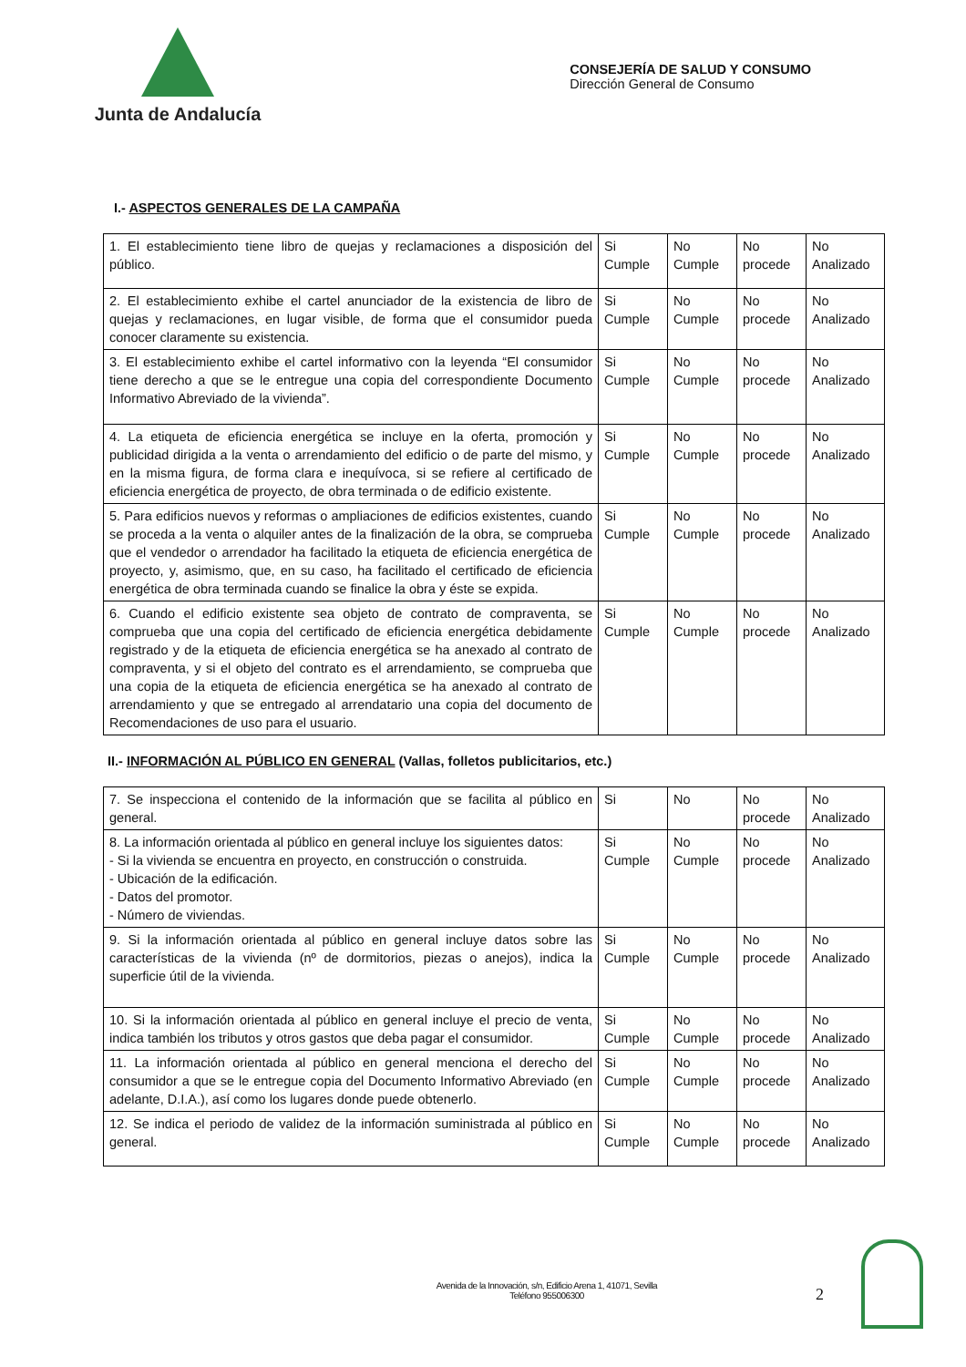Junta de Andalucía
CONSEJERÍA DE SALUD Y CONSUMO
Dirección General de Consumo
I.- ASPECTOS GENERALES DE LA CAMPAÑA
| 1. El establecimiento tiene libro de quejas y reclamaciones a disposición del público. | Si Cumple | No Cumple | No procede | No Analizado |
| 2. El establecimiento exhibe el cartel anunciador de la existencia de libro de quejas y reclamaciones, en lugar visible, de forma que el consumidor pueda conocer claramente su existencia. | Si Cumple | No Cumple | No procede | No Analizado |
| 3. El establecimiento exhibe el cartel informativo con la leyenda “El consumidor tiene derecho a que se le entregue una copia del correspondiente Documento Informativo Abreviado de la vivienda”. | Si Cumple | No Cumple | No procede | No Analizado |
| 4. La etiqueta de eficiencia energética se incluye en la oferta, promoción y publicidad dirigida a la venta o arrendamiento del edificio o de parte del mismo, y en la misma figura, de forma clara e inequívoca, si se refiere al certificado de eficiencia energética de proyecto, de obra terminada o de edificio existente. | Si Cumple | No Cumple | No procede | No Analizado |
| 5. Para edificios nuevos y reformas o ampliaciones de edificios existentes, cuando se proceda a la venta o alquiler antes de la finalización de la obra, se comprueba que el vendedor o arrendador ha facilitado la etiqueta de eficiencia energética de proyecto, y, asimismo, que, en su caso, ha facilitado el certificado de eficiencia energética de obra terminada cuando se finalice la obra y éste se expida. | Si Cumple | No Cumple | No procede | No Analizado |
| 6. Cuando el edificio existente sea objeto de contrato de compraventa, se comprueba que una copia del certificado de eficiencia energética debidamente registrado y de la etiqueta de eficiencia energética se ha anexado al contrato de compraventa, y si el objeto del contrato es el arrendamiento, se comprueba que una copia de la etiqueta de eficiencia energética se ha anexado al contrato de arrendamiento y que se entregado al arrendatario una copia del documento de Recomendaciones de uso para el usuario. | Si Cumple | No Cumple | No procede | No Analizado |
II.- INFORMACIÓN AL PÚBLICO EN GENERAL (Vallas, folletos publicitarios, etc.)
| 7. Se inspecciona el contenido de la información que se facilita al público en general. | Si | No | No procede | No Analizado |
| 8. La información orientada al público en general incluye los siguientes datos: - Si la vivienda se encuentra en proyecto, en construcción o construida. - Ubicación de la edificación. - Datos del promotor. - Número de viviendas. | Si Cumple | No Cumple | No procede | No Analizado |
| 9. Si la información orientada al público en general incluye datos sobre las características de la vivienda (nº de dormitorios, piezas o anejos), indica la superficie útil de la vivienda. | Si Cumple | No Cumple | No procede | No Analizado |
| 10. Si la información orientada al público en general incluye el precio de venta, indica también los tributos y otros gastos que deba pagar el consumidor. | Si Cumple | No Cumple | No procede | No Analizado |
| 11. La información orientada al público en general menciona el derecho del consumidor a que se le entregue copia del Documento Informativo Abreviado (en adelante, D.I.A.), así como los lugares donde puede obtenerlo. | Si Cumple | No Cumple | No procede | No Analizado |
| 12. Se indica el periodo de validez de la información suministrada al público en general. | Si Cumple | No Cumple | No procede | No Analizado |
Avenida de la Innovación, s/n, Edificio Arena 1, 41071, Sevilla
Teléfono 955006300
2